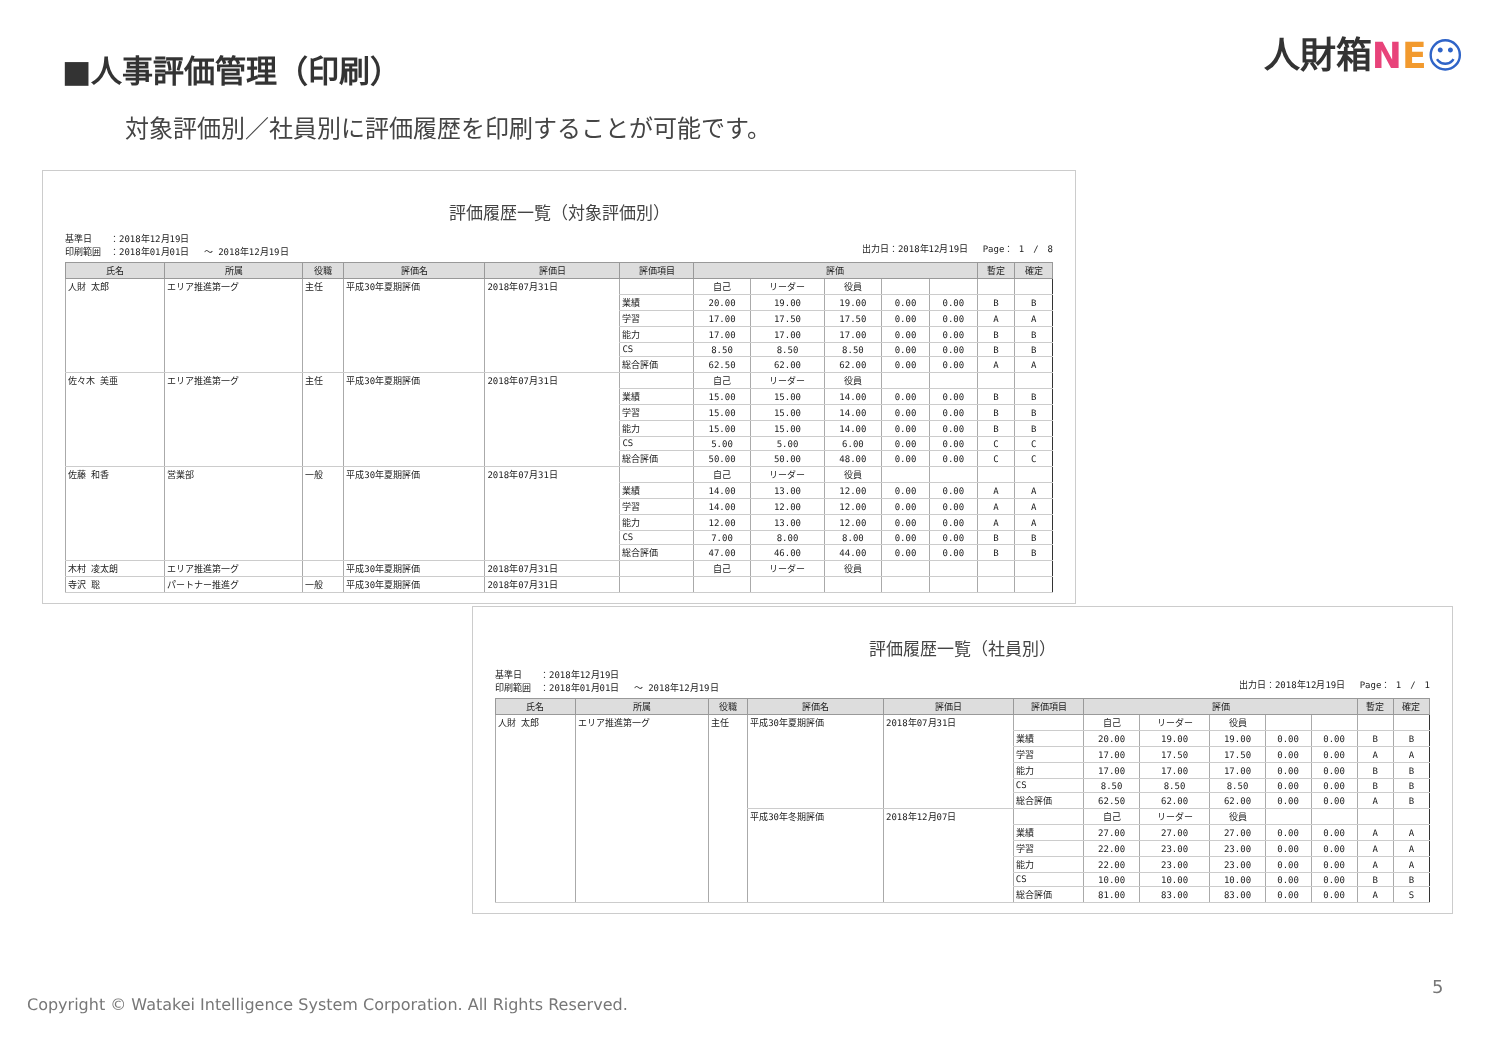■人事評価管理（印刷）
人財箱NE☺
対象評価別／社員別に評価履歴を印刷することが可能です。
評価履歴一覧（対象評価別）
基準日　　：2018年12月19日
印刷範囲　：2018年01月01日　 ～ 2018年12月19日
出力日：2018年12月19日　 Page： 1　/　8
| 氏名 | 所属 | 役職 | 評価名 | 評価日 | 評価項目 | 評価 | | | | | 暫定 | 確定 |
| --- | --- | --- | --- | --- | --- | --- | --- | --- | --- | --- | --- | --- |
| 人財 太郎 | エリア推進第一グ | 主任 | 平成30年夏期評価 | 2018年07月31日 | | 自己 | リーダー | 役員 | | | | |
| | | | | | 業績 | 20.00 | 19.00 | 19.00 | 0.00 | 0.00 | B | B |
| | | | | | 学習 | 17.00 | 17.50 | 17.50 | 0.00 | 0.00 | A | A |
| | | | | | 能力 | 17.00 | 17.00 | 17.00 | 0.00 | 0.00 | B | B |
| | | | | | CS | 8.50 | 8.50 | 8.50 | 0.00 | 0.00 | B | B |
| | | | | | 総合評価 | 62.50 | 62.00 | 62.00 | 0.00 | 0.00 | A | A |
| 佐々木 美亜 | エリア推進第一グ | 主任 | 平成30年夏期評価 | 2018年07月31日 | | 自己 | リーダー | 役員 | | | | |
| | | | | | 業績 | 15.00 | 15.00 | 14.00 | 0.00 | 0.00 | B | B |
| | | | | | 学習 | 15.00 | 15.00 | 14.00 | 0.00 | 0.00 | B | B |
| | | | | | 能力 | 15.00 | 15.00 | 14.00 | 0.00 | 0.00 | B | B |
| | | | | | CS | 5.00 | 5.00 | 6.00 | 0.00 | 0.00 | C | C |
| | | | | | 総合評価 | 50.00 | 50.00 | 48.00 | 0.00 | 0.00 | C | C |
| 佐藤 和香 | 営業部 | 一般 | 平成30年夏期評価 | 2018年07月31日 | | 自己 | リーダー | 役員 | | | | |
| | | | | | 業績 | 14.00 | 13.00 | 12.00 | 0.00 | 0.00 | A | A |
| | | | | | 学習 | 14.00 | 12.00 | 12.00 | 0.00 | 0.00 | A | A |
| | | | | | 能力 | 12.00 | 13.00 | 12.00 | 0.00 | 0.00 | A | A |
| | | | | | CS | 7.00 | 8.00 | 8.00 | 0.00 | 0.00 | B | B |
| | | | | | 総合評価 | 47.00 | 46.00 | 44.00 | 0.00 | 0.00 | B | B |
| 木村 凌太朗 | エリア推進第一グ | | 平成30年夏期評価 | 2018年07月31日 | | 自己 | リーダー | 役員 | | | | |
| 寺沢 聡 | パートナー推進グ | 一般 | 平成30年夏期評価 | 2018年07月31日 | | | | | | | | |
評価履歴一覧（社員別）
基準日　　：2018年12月19日
印刷範囲　：2018年01月01日　 ～ 2018年12月19日
出力日：2018年12月19日　 Page： 1　/　1
| 氏名 | 所属 | 役職 | 評価名 | 評価日 | 評価項目 | 評価 | | | | | 暫定 | 確定 |
| --- | --- | --- | --- | --- | --- | --- | --- | --- | --- | --- | --- | --- |
| 人財 太郎 | エリア推進第一グ | 主任 | 平成30年夏期評価 | 2018年07月31日 | | 自己 | リーダー | 役員 | | | | |
| | | | | | 業績 | 20.00 | 19.00 | 19.00 | 0.00 | 0.00 | B | B |
| | | | | | 学習 | 17.00 | 17.50 | 17.50 | 0.00 | 0.00 | A | A |
| | | | | | 能力 | 17.00 | 17.00 | 17.00 | 0.00 | 0.00 | B | B |
| | | | | | CS | 8.50 | 8.50 | 8.50 | 0.00 | 0.00 | B | B |
| | | | | | 総合評価 | 62.50 | 62.00 | 62.00 | 0.00 | 0.00 | A | B |
| | | | 平成30年冬期評価 | 2018年12月07日 | | 自己 | リーダー | 役員 | | | | |
| | | | | | 業績 | 27.00 | 27.00 | 27.00 | 0.00 | 0.00 | A | A |
| | | | | | 学習 | 22.00 | 23.00 | 23.00 | 0.00 | 0.00 | A | A |
| | | | | | 能力 | 22.00 | 23.00 | 23.00 | 0.00 | 0.00 | A | A |
| | | | | | CS | 10.00 | 10.00 | 10.00 | 0.00 | 0.00 | B | B |
| | | | | | 総合評価 | 81.00 | 83.00 | 83.00 | 0.00 | 0.00 | A | S |
Copyright © Watakei Intelligence System Corporation. All Rights Reserved.
5